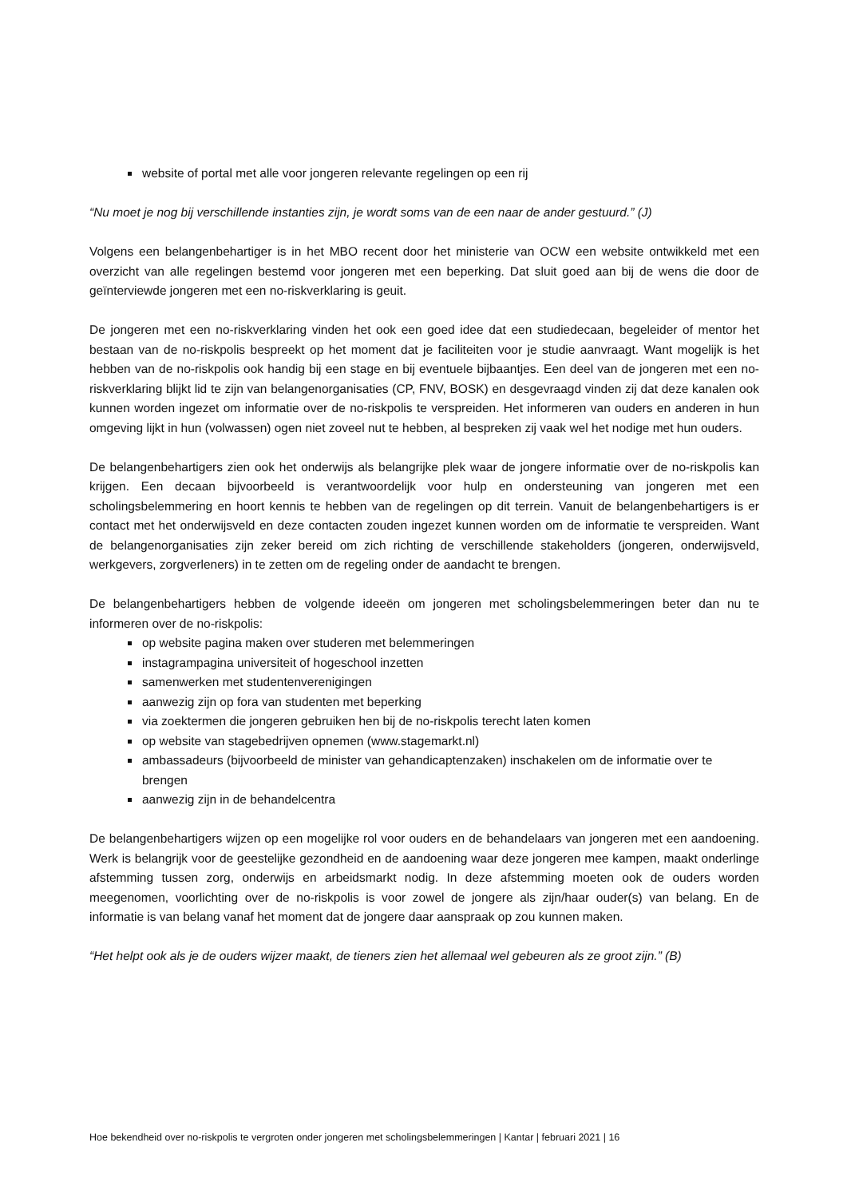website of portal met alle voor jongeren relevante regelingen op een rij
“Nu moet je nog bij verschillende instanties zijn, je wordt soms van de een naar de ander gestuurd.” (J)
Volgens een belangenbehartiger is in het MBO recent door het ministerie van OCW een website ontwikkeld met een overzicht van alle regelingen bestemd voor jongeren met een beperking. Dat sluit goed aan bij de wens die door de geïnterviewde jongeren met een no-riskverklaring is geuit.
De jongeren met een no-riskverklaring vinden het ook een goed idee dat een studiedecaan, begeleider of mentor het bestaan van de no-riskpolis bespreekt op het moment dat je faciliteiten voor je studie aanvraagt. Want mogelijk is het hebben van de no-riskpolis ook handig bij een stage en bij eventuele bijbaantjes. Een deel van de jongeren met een no-riskverklaring blijkt lid te zijn van belangenorganisaties (CP, FNV, BOSK) en desgevraagd vinden zij dat deze kanalen ook kunnen worden ingezet om informatie over de no-riskpolis te verspreiden. Het informeren van ouders en anderen in hun omgeving lijkt in hun (volwassen) ogen niet zoveel nut te hebben, al bespreken zij vaak wel het nodige met hun ouders.
De belangenbehartigers zien ook het onderwijs als belangrijke plek waar de jongere informatie over de no-riskpolis kan krijgen. Een decaan bijvoorbeeld is verantwoordelijk voor hulp en ondersteuning van jongeren met een scholingsbelemmering en hoort kennis te hebben van de regelingen op dit terrein. Vanuit de belangenbehartigers is er contact met het onderwijsveld en deze contacten zouden ingezet kunnen worden om de informatie te verspreiden. Want de belangenorganisaties zijn zeker bereid om zich richting de verschillende stakeholders (jongeren, onderwijsveld, werkgevers, zorgverleners) in te zetten om de regeling onder de aandacht te brengen.
De belangenbehartigers hebben de volgende ideeën om jongeren met scholingsbelemmeringen beter dan nu te informeren over de no-riskpolis:
op website pagina maken over studeren met belemmeringen
instagrampagina universiteit of hogeschool inzetten
samenwerken met studentenverenigingen
aanwezig zijn op fora van studenten met beperking
via zoektermen die jongeren gebruiken hen bij de no-riskpolis terecht laten komen
op website van stagebedrijven opnemen (www.stagemarkt.nl)
ambassadeurs (bijvoorbeeld de minister van gehandicaptenzaken) inschakelen om de informatie over te brengen
aanwezig zijn in de behandelcentra
De belangenbehartigers wijzen op een mogelijke rol voor ouders en de behandelaars van jongeren met een aandoening. Werk is belangrijk voor de geestelijke gezondheid en de aandoening waar deze jongeren mee kampen, maakt onderlinge afstemming tussen zorg, onderwijs en arbeidsmarkt nodig. In deze afstemming moeten ook de ouders worden meegenomen, voorlichting over de no-riskpolis is voor zowel de jongere als zijn/haar ouder(s) van belang. En de informatie is van belang vanaf het moment dat de jongere daar aanspraak op zou kunnen maken.
“Het helpt ook als je de ouders wijzer maakt, de tieners zien het allemaal wel gebeuren als ze groot zijn.” (B)
Hoe bekendheid over no-riskpolis te vergroten onder jongeren met scholingsbelemmeringen | Kantar | februari 2021 | 16